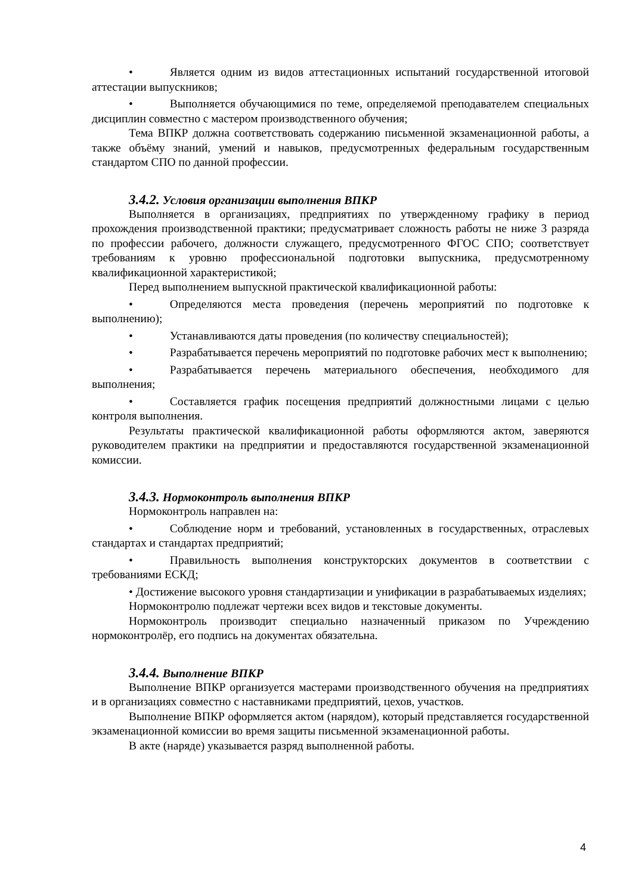• Является одним из видов аттестационных испытаний государственной итоговой аттестации выпускников;
• Выполняется обучающимися по теме, определяемой преподавателем специальных дисциплин совместно с мастером производственного обучения;
Тема ВПКР должна соответствовать содержанию письменной экзаменационной работы, а также объёму знаний, умений и навыков, предусмотренных федеральным государственным стандартом СПО по данной профессии.
3.4.2. Условия организации выполнения ВПКР
Выполняется в организациях, предприятиях по утвержденному графику в период прохождения производственной практики; предусматривает сложность работы не ниже 3 разряда по профессии рабочего, должности служащего, предусмотренного ФГОС СПО; соответствует требованиям к уровню профессиональной подготовки выпускника, предусмотренному квалификационной характеристикой;
Перед выполнением выпускной практической квалификационной работы:
• Определяются места проведения (перечень мероприятий по подготовке к выполнению);
• Устанавливаются даты проведения (по количеству специальностей);
• Разрабатывается перечень мероприятий по подготовке рабочих мест к выполнению;
• Разрабатывается перечень материального обеспечения, необходимого для выполнения;
• Составляется график посещения предприятий должностными лицами с целью контроля выполнения.
Результаты практической квалификационной работы оформляются актом, заверяются руководителем практики на предприятии и предоставляются государственной экзаменационной комиссии.
3.4.3. Нормоконтроль выполнения ВПКР
Нормоконтроль направлен на:
• Соблюдение норм и требований, установленных в государственных, отраслевых стандартах и стандартах предприятий;
• Правильность выполнения конструкторских документов в соответствии с требованиями ЕСКД;
• Достижение высокого уровня стандартизации и унификации в разрабатываемых изделиях;
Нормоконтролю подлежат чертежи всех видов и текстовые документы.
Нормоконтроль производит специально назначенный приказом по Учреждению нормоконтролёр, его подпись на документах обязательна.
3.4.4. Выполнение ВПКР
Выполнение ВПКР организуется мастерами производственного обучения на предприятиях и в организациях совместно с наставниками предприятий, цехов, участков.
Выполнение ВПКР оформляется актом (нарядом), который представляется государственной экзаменационной комиссии во время защиты письменной экзаменационной работы.
В акте (наряде) указывается разряд выполненной работы.
4